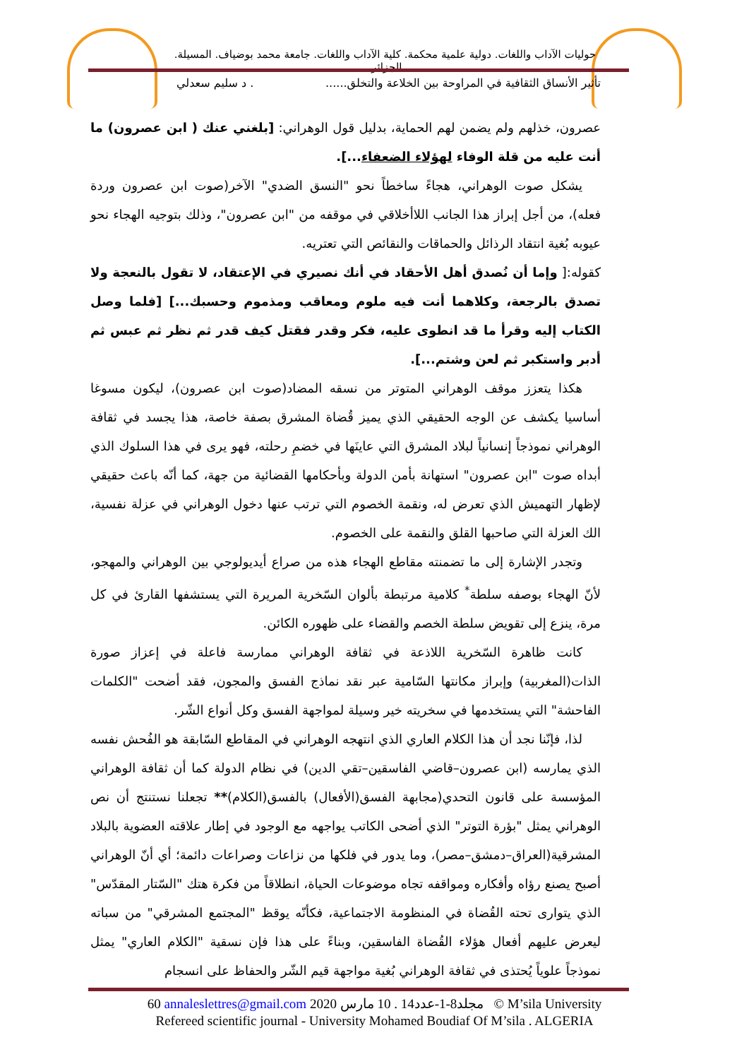حوليات الآداب واللغات. دولية علمية محكمة. كلية الآداب واللغات. جامعة محمد بوضياف. المسيلة. الجزائر.
تأثير الأنساق الثقافية في المراوحة بين الخلاعة والتخلق....... د سليم سعدلي
عصرون، خذلهم ولم يضمن لهم الحماية، بدليل قول الوهراني: [بلغني عنك ( ابن عصرون) ما أنت عليه من قلة الوفاء لهؤلاء الضعفاء...].
يشكل صوت الوهراني، هجاءً ساخطاً نحو "النسق الضدي" الآخر(صوت ابن عصرون وردة فعله)، من أجل إبراز هذا الجانب اللاأخلاقي في موقفه من "ابن عصرون"، وذلك بتوجيه الهجاء نحو عيوبه بُغية انتقاد الرذائل والحماقات والنقائص التي تعتريه.
كقوله:[ وإما أن نُصدق أهل الأحقاد في أنك نصيري في الإعتقاد، لا تقول بالنعجة ولا تصدق بالرجعة، وكلاهما أنت فيه ملوم ومعاقب ومذموم وحسبك...] [فلما وصل الكتاب إليه وقرأ ما قد انطوى عليه، فكر وقدر فقتل كيف قدر ثم نظر ثم عبس ثم أدبر واستكبر ثم لعن وشتم...].
هكذا يتعزز موقف الوهراني المتوتر من نسقه المضاد(صوت ابن عصرون)، ليكون مسوغا أساسيا يكشف عن الوجه الحقيقي الذي يميز قُضاة المشرق بصفة خاصة، هذا يجسد في ثقافة الوهراني نموذجاً إنسانياً لبلاد المشرق التي عاينَها في خضمِ رحلته، فهو يرى في هذا السلوك الذي أبداه صوت "ابن عصرون" استهانة بأمن الدولة وبأحكامها القضائية من جهة، كما أنّه باعث حقيقي لإظهار التهميش الذي تعرض له، ونقمة الخصوم التي ترتب عنها دخول الوهراني في عزلة نفسية، الك العزلة التي صاحبها القلق والنقمة على الخصوم.
وتجدر الإشارة إلى ما تضمنته مقاطع الهجاء هذه من صراع أيديولوجي بين الوهراني والمهجو، لأنّ الهجاء بوصفه سلطة<sup>*</sup> كلامية مرتبطة بألوان السّخرية المريرة التي يستشفها القارئ في كل مرة، ينزع إلى تقويض سلطة الخصم والقضاء على ظهوره الكائن.
كانت ظاهرة السّخرية اللاذعة في ثقافة الوهراني ممارسة فاعلة في إعزاز صورة الذات(المغربية) وإبراز مكانتها السّامية عبر نقد نماذج الفسق والمجون، فقد أضحت "الكلمات الفاحشة" التي يستخدمها في سخريته خير وسيلة لمواجهة الفسق وكل أنواع الشّر.
لذا، فإنّنا نجد أن هذا الكلام العاري الذي انتهجه الوهراني في المقاطع السّابقة هو الفُحش نفسه الذي يمارسه (ابن عصرون–قاضي الفاسقين–تقي الدين) في نظام الدولة كما أن ثقافة الوهراني المؤسسة على قانون التحدي(مجابهة الفسق(الأفعال) بالفسق(الكلام)** تجعلنا نستنتج أن نص الوهراني يمثل "بؤرة التوتر" الذي أضحى الكاتب يواجهه مع الوجود في إطار علاقته العضوية بالبلاد المشرقية(العراق–دمشق–مصر)، وما يدور في فلكها من نزاعات وصراعات دائمة؛ أي أنّ الوهراني أصبح يصنع رؤاه وأفكاره ومواقفه تجاه موضوعات الحياة، انطلاقاً من فكرة هتك "السّتار المقدّس" الذي يتوارى تحته القُضاة في المنظومة الاجتماعية، فكأنّه يوقظ "المجتمع المشرقي" من سباته ليعرض عليهم أفعال هؤلاء القُضاة الفاسقين، وبناءً على هذا فإن نسقية "الكلام العاري" يمثل نموذجاً علوياً يُحتذى في ثقافة الوهراني بُغية مواجهة قيم الشّر والحفاظ على انسجام
60 annaleslettres@gmail.com 2020 مجلد8-1-عدد14 . 10 مارس © M’sila University
Refereed scientific journal - University Mohamed Boudiaf Of M’sila . ALGERIA